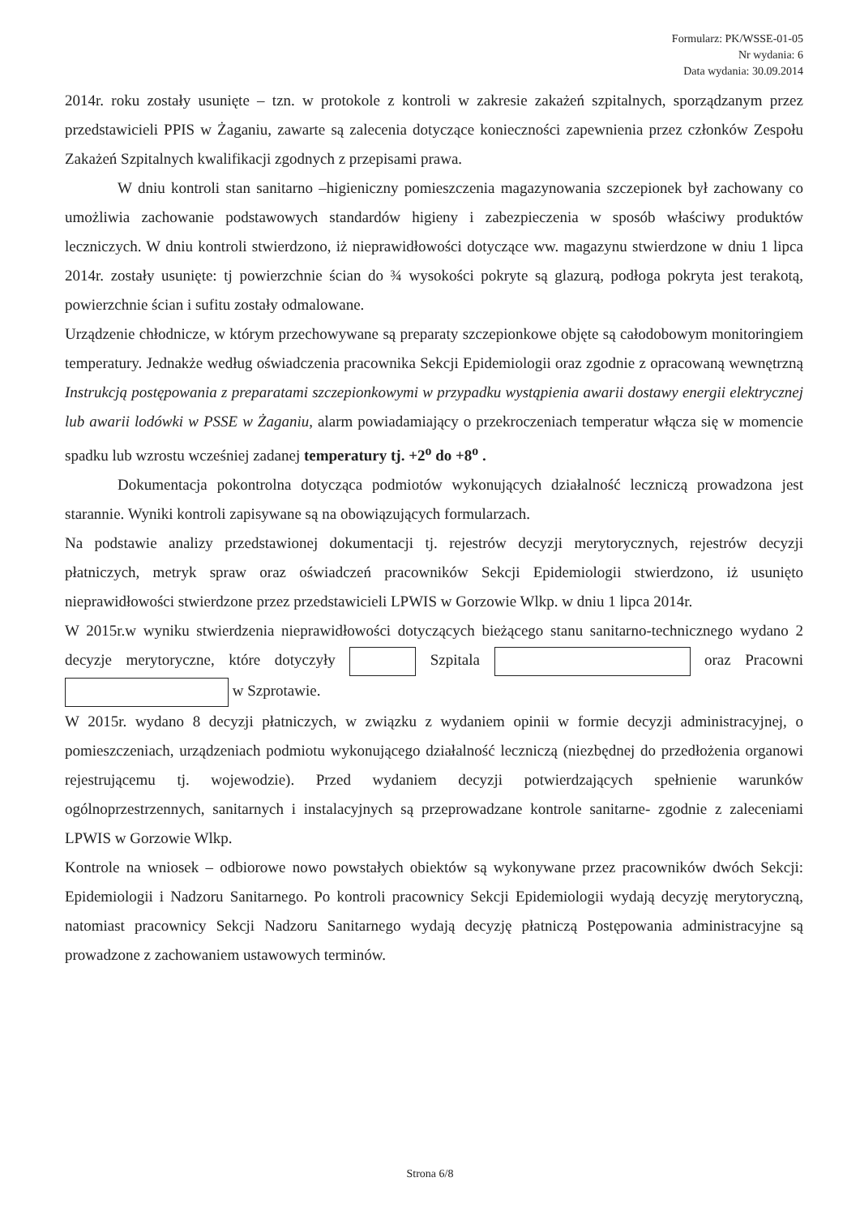Formularz: PK/WSSE-01-05
Nr wydania: 6
Data wydania: 30.09.2014
2014r. roku zostały usunięte – tzn. w protokole z kontroli w zakresie zakażeń szpitalnych, sporządzanym przez przedstawicieli PPIS w Żaganiu, zawarte są zalecenia dotyczące konieczności zapewnienia przez członków Zespołu Zakażeń Szpitalnych kwalifikacji zgodnych z przepisami prawa.
W dniu kontroli stan sanitarno –higieniczny pomieszczenia magazynowania szczepionek był zachowany co umożliwia zachowanie podstawowych standardów higieny i zabezpieczenia w sposób właściwy produktów leczniczych. W dniu kontroli stwierdzono, iż nieprawidłowości dotyczące ww. magazynu stwierdzone w dniu 1 lipca 2014r. zostały usunięte: tj powierzchnie ścian do ¾ wysokości pokryte są glazurą, podłoga pokryta jest terakotą, powierzchnie ścian i sufitu zostały odmalowane.
Urządzenie chłodnicze, w którym przechowywane są preparaty szczepionkowe objęte są całodobowym monitoringiem temperatury. Jednakże według oświadczenia pracownika Sekcji Epidemiologii oraz zgodnie z opracowaną wewnętrzną Instrukcją postępowania z preparatami szczepionkowymi w przypadku wystąpienia awarii dostawy energii elektrycznej lub awarii lodówki w PSSE w Żaganiu, alarm powiadamiający o przekroczeniach temperatur włącza się w momencie spadku lub wzrostu wcześniej zadanej temperatury tj. +2<sup>o</sup> do +8<sup>o</sup> .
Dokumentacja pokontrolna dotycząca podmiotów wykonujących działalność leczniczą prowadzona jest starannie. Wyniki kontroli zapisywane są na obowiązujących formularzach.
Na podstawie analizy przedstawionej dokumentacji tj. rejestrów decyzji merytorycznych, rejestrów decyzji płatniczych, metryk spraw oraz oświadczeń pracowników Sekcji Epidemiologii stwierdzono, iż usunięto nieprawidłowości stwierdzone przez przedstawicieli LPWIS w Gorzowie Wlkp. w dniu 1 lipca 2014r.
W 2015r.w wyniku stwierdzenia nieprawidłowości dotyczących bieżącego stanu sanitarno-technicznego wydano 2 decyzje merytoryczne, które dotyczyły Szpitala oraz Pracowni w Szprotawie.
W 2015r. wydano 8 decyzji płatniczych, w związku z wydaniem opinii w formie decyzji administracyjnej, o pomieszczeniach, urządzeniach podmiotu wykonującego działalność leczniczą (niezbędnej do przedłożenia organowi rejestrującemu tj. wojewodzie). Przed wydaniem decyzji potwierdzających spełnienie warunków ogólnoprzestrzennych, sanitarnych i instalacyjnych są przeprowadzane kontrole sanitarne- zgodnie z zaleceniami LPWIS w Gorzowie Wlkp.
Kontrole na wniosek – odbiorowe nowo powstałych obiektów są wykonywane przez pracowników dwóch Sekcji: Epidemiologii i Nadzoru Sanitarnego. Po kontroli pracownicy Sekcji Epidemiologii wydają decyzję merytoryczną, natomiast pracownicy Sekcji Nadzoru Sanitarnego wydają decyzję płatniczą Postępowania administracyjne są prowadzone z zachowaniem ustawowych terminów.
Strona 6/8